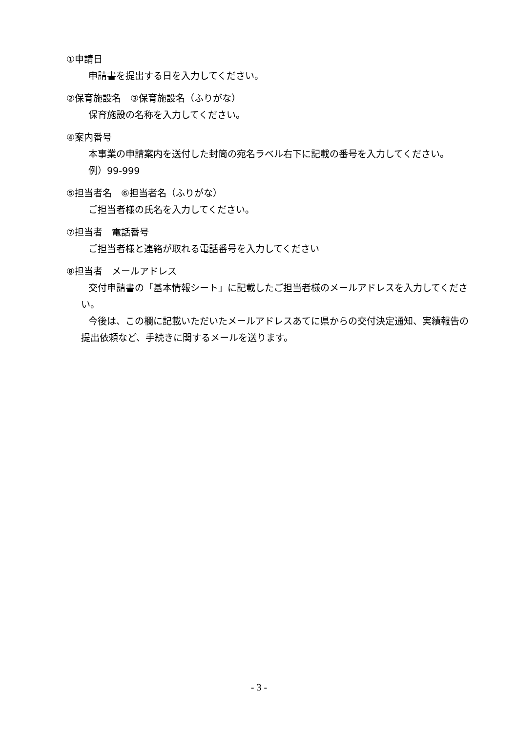①申請日
申請書を提出する日を入力してください。
②保育施設名　③保育施設名（ふりがな）
保育施設の名称を入力してください。
④案内番号
本事業の申請案内を送付した封筒の宛名ラベル右下に記載の番号を入力してください。
例）99-999
⑤担当者名　⑥担当者名（ふりがな）
ご担当者様の氏名を入力してください。
⑦担当者　電話番号
ご担当者様と連絡が取れる電話番号を入力してください
⑧担当者　メールアドレス
交付申請書の「基本情報シート」に記載したご担当者様のメールアドレスを入力してください。
今後は、この欄に記載いただいたメールアドレスあてに県からの交付決定通知、実績報告の提出依頼など、手続きに関するメールを送ります。
- 3 -